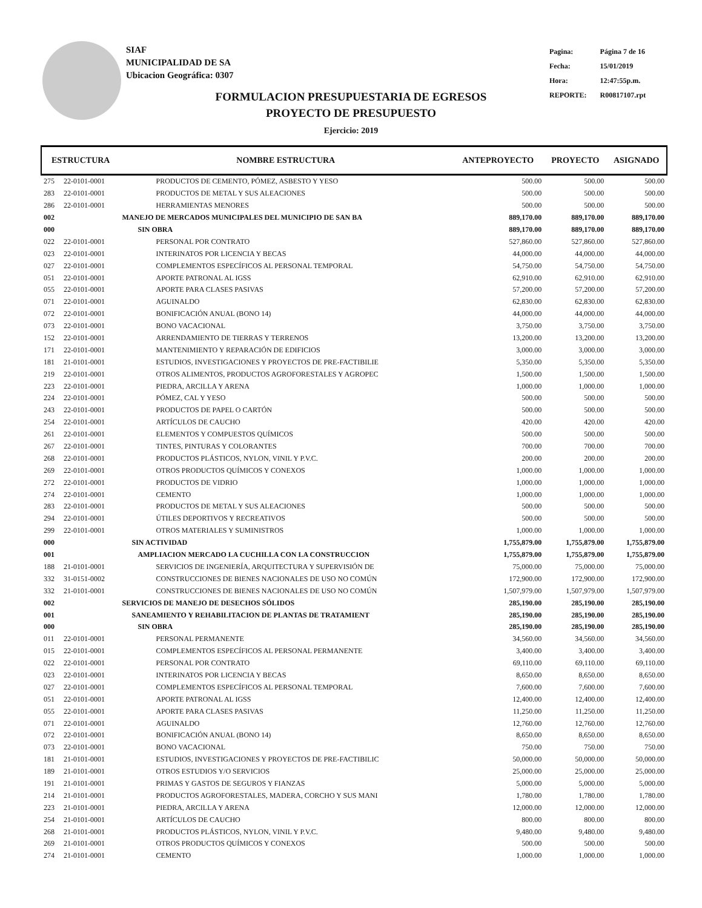SIAF
MUNICIPALIDAD DE SA
Ubicacion Geográfica: 0307
| Pagina: | Página 7 de 16 |
| Fecha: | 15/01/2019 |
| Hora: | 12:47:55p.m. |
| REPORTE: | R00817107.rpt |
FORMULACION PRESUPUESTARIA DE EGRESOS
PROYECTO DE PRESUPUESTO
Ejercicio: 2019
| ESTRUCTURA | | NOMBRE ESTRUCTURA | ANTEPROYECTO | PROYECTO | ASIGNADO |
| --- | --- | --- | --- | --- | --- |
| 275 | 22-0101-0001 | PRODUCTOS DE CEMENTO, PÓMEZ, ASBESTO Y YESO | 500.00 | 500.00 | 500.00 |
| 283 | 22-0101-0001 | PRODUCTOS DE METAL Y SUS ALEACIONES | 500.00 | 500.00 | 500.00 |
| 286 | 22-0101-0001 | HERRAMIENTAS MENORES | 500.00 | 500.00 | 500.00 |
| 002 | | MANEJO DE MERCADOS MUNICIPALES DEL MUNICIPIO DE SAN BA | 889,170.00 | 889,170.00 | 889,170.00 |
| 000 | | SIN OBRA | 889,170.00 | 889,170.00 | 889,170.00 |
| 022 | 22-0101-0001 | PERSONAL POR CONTRATO | 527,860.00 | 527,860.00 | 527,860.00 |
| 023 | 22-0101-0001 | INTERINATOS POR LICENCIA Y BECAS | 44,000.00 | 44,000.00 | 44,000.00 |
| 027 | 22-0101-0001 | COMPLEMENTOS ESPECÍFICOS AL PERSONAL TEMPORAL | 54,750.00 | 54,750.00 | 54,750.00 |
| 051 | 22-0101-0001 | APORTE PATRONAL AL IGSS | 62,910.00 | 62,910.00 | 62,910.00 |
| 055 | 22-0101-0001 | APORTE PARA CLASES PASIVAS | 57,200.00 | 57,200.00 | 57,200.00 |
| 071 | 22-0101-0001 | AGUINALDO | 62,830.00 | 62,830.00 | 62,830.00 |
| 072 | 22-0101-0001 | BONIFICACIÓN ANUAL (BONO 14) | 44,000.00 | 44,000.00 | 44,000.00 |
| 073 | 22-0101-0001 | BONO VACACIONAL | 3,750.00 | 3,750.00 | 3,750.00 |
| 152 | 22-0101-0001 | ARRENDAMIENTO DE TIERRAS Y TERRENOS | 13,200.00 | 13,200.00 | 13,200.00 |
| 171 | 22-0101-0001 | MANTENIMIENTO Y REPARACIÓN DE EDIFICIOS | 3,000.00 | 3,000.00 | 3,000.00 |
| 181 | 21-0101-0001 | ESTUDIOS, INVESTIGACIONES Y PROYECTOS DE PRE-FACTIBILIE | 5,350.00 | 5,350.00 | 5,350.00 |
| 219 | 22-0101-0001 | OTROS ALIMENTOS, PRODUCTOS AGROFORESTALES Y AGROPEC | 1,500.00 | 1,500.00 | 1,500.00 |
| 223 | 22-0101-0001 | PIEDRA, ARCILLA Y ARENA | 1,000.00 | 1,000.00 | 1,000.00 |
| 224 | 22-0101-0001 | PÓMEZ, CAL Y YESO | 500.00 | 500.00 | 500.00 |
| 243 | 22-0101-0001 | PRODUCTOS DE PAPEL O CARTÓN | 500.00 | 500.00 | 500.00 |
| 254 | 22-0101-0001 | ARTÍCULOS DE CAUCHO | 420.00 | 420.00 | 420.00 |
| 261 | 22-0101-0001 | ELEMENTOS Y COMPUESTOS QUÍMICOS | 500.00 | 500.00 | 500.00 |
| 267 | 22-0101-0001 | TINTES, PINTURAS Y COLORANTES | 700.00 | 700.00 | 700.00 |
| 268 | 22-0101-0001 | PRODUCTOS PLÁSTICOS, NYLON, VINIL Y P.V.C. | 200.00 | 200.00 | 200.00 |
| 269 | 22-0101-0001 | OTROS PRODUCTOS QUÍMICOS Y CONEXOS | 1,000.00 | 1,000.00 | 1,000.00 |
| 272 | 22-0101-0001 | PRODUCTOS DE VIDRIO | 1,000.00 | 1,000.00 | 1,000.00 |
| 274 | 22-0101-0001 | CEMENTO | 1,000.00 | 1,000.00 | 1,000.00 |
| 283 | 22-0101-0001 | PRODUCTOS DE METAL Y SUS ALEACIONES | 500.00 | 500.00 | 500.00 |
| 294 | 22-0101-0001 | ÚTILES DEPORTIVOS Y RECREATIVOS | 500.00 | 500.00 | 500.00 |
| 299 | 22-0101-0001 | OTROS MATERIALES Y SUMINISTROS | 1,000.00 | 1,000.00 | 1,000.00 |
| 000 | | SIN ACTIVIDAD | 1,755,879.00 | 1,755,879.00 | 1,755,879.00 |
| 001 | | AMPLIACION MERCADO LA CUCHILLA CON LA CONSTRUCCION | 1,755,879.00 | 1,755,879.00 | 1,755,879.00 |
| 188 | 21-0101-0001 | SERVICIOS DE INGENIERÍA, ARQUITECTURA Y SUPERVISIÓN DE | 75,000.00 | 75,000.00 | 75,000.00 |
| 332 | 31-0151-0002 | CONSTRUCCIONES DE BIENES NACIONALES DE USO NO COMÚN | 172,900.00 | 172,900.00 | 172,900.00 |
| 332 | 21-0101-0001 | CONSTRUCCIONES DE BIENES NACIONALES DE USO NO COMÚN | 1,507,979.00 | 1,507,979.00 | 1,507,979.00 |
| 002 | | SERVICIOS DE MANEJO DE DESECHOS SÓLIDOS | 285,190.00 | 285,190.00 | 285,190.00 |
| 001 | | SANEAMIENTO Y REHABILITACION DE PLANTAS DE TRATAMIENT | 285,190.00 | 285,190.00 | 285,190.00 |
| 000 | | SIN OBRA | 285,190.00 | 285,190.00 | 285,190.00 |
| 011 | 22-0101-0001 | PERSONAL PERMANENTE | 34,560.00 | 34,560.00 | 34,560.00 |
| 015 | 22-0101-0001 | COMPLEMENTOS ESPECÍFICOS AL PERSONAL PERMANENTE | 3,400.00 | 3,400.00 | 3,400.00 |
| 022 | 22-0101-0001 | PERSONAL POR CONTRATO | 69,110.00 | 69,110.00 | 69,110.00 |
| 023 | 22-0101-0001 | INTERINATOS POR LICENCIA Y BECAS | 8,650.00 | 8,650.00 | 8,650.00 |
| 027 | 22-0101-0001 | COMPLEMENTOS ESPECÍFICOS AL PERSONAL TEMPORAL | 7,600.00 | 7,600.00 | 7,600.00 |
| 051 | 22-0101-0001 | APORTE PATRONAL AL IGSS | 12,400.00 | 12,400.00 | 12,400.00 |
| 055 | 22-0101-0001 | APORTE PARA CLASES PASIVAS | 11,250.00 | 11,250.00 | 11,250.00 |
| 071 | 22-0101-0001 | AGUINALDO | 12,760.00 | 12,760.00 | 12,760.00 |
| 072 | 22-0101-0001 | BONIFICACIÓN ANUAL (BONO 14) | 8,650.00 | 8,650.00 | 8,650.00 |
| 073 | 22-0101-0001 | BONO VACACIONAL | 750.00 | 750.00 | 750.00 |
| 181 | 21-0101-0001 | ESTUDIOS, INVESTIGACIONES Y PROYECTOS DE PRE-FACTIBILIC | 50,000.00 | 50,000.00 | 50,000.00 |
| 189 | 21-0101-0001 | OTROS ESTUDIOS Y/O SERVICIOS | 25,000.00 | 25,000.00 | 25,000.00 |
| 191 | 21-0101-0001 | PRIMAS Y GASTOS DE SEGUROS Y FIANZAS | 5,000.00 | 5,000.00 | 5,000.00 |
| 214 | 21-0101-0001 | PRODUCTOS AGROFORESTALES, MADERA, CORCHO Y SUS MANI | 1,780.00 | 1,780.00 | 1,780.00 |
| 223 | 21-0101-0001 | PIEDRA, ARCILLA Y ARENA | 12,000.00 | 12,000.00 | 12,000.00 |
| 254 | 21-0101-0001 | ARTÍCULOS DE CAUCHO | 800.00 | 800.00 | 800.00 |
| 268 | 21-0101-0001 | PRODUCTOS PLÁSTICOS, NYLON, VINIL Y P.V.C. | 9,480.00 | 9,480.00 | 9,480.00 |
| 269 | 21-0101-0001 | OTROS PRODUCTOS QUÍMICOS Y CONEXOS | 500.00 | 500.00 | 500.00 |
| 274 | 21-0101-0001 | CEMENTO | 1,000.00 | 1,000.00 | 1,000.00 |